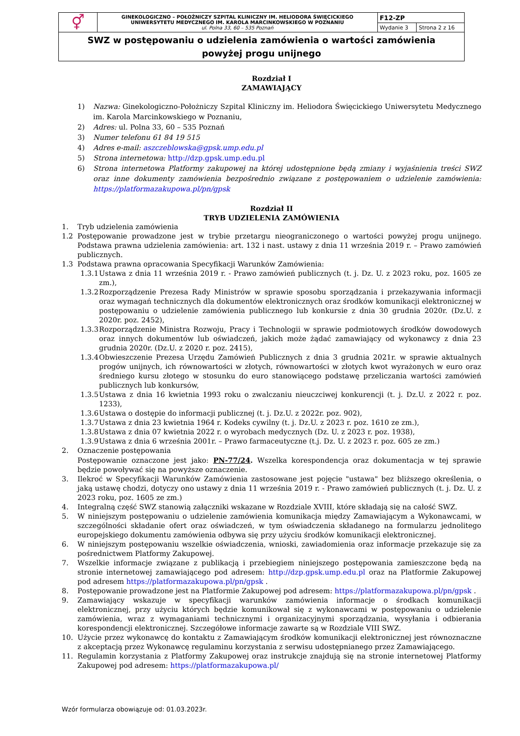| ⚥ | GINEKOLOGICZNO – POŁOŻNICZY SZPITAL KLINICZNY IM. HELIODORA ŚWIĘCICKIEGO UNIWERSYTETU MEDYCZNEGO IM. KAROLA MARCINKOWSKIEGO W POZNANIU ul. Polna 33, 60 – 535 Poznań | F12-ZP | |
| | | Wydanie 3 | Strona 2 z 16 |
| SWZ w postępowaniu o udzielenia zamówienia o wartości zamówienia powyżej progu unijnego | | | |
Rozdział I
ZAMAWIAJĄCY
1) Nazwa: Ginekologiczno-Położniczy Szpital Kliniczny im. Heliodora Święcickiego Uniwersytetu Medycznego im. Karola Marcinkowskiego w Poznaniu,
2) Adres: ul. Polna 33, 60 – 535 Poznań
3) Numer telefonu 61 84 19 515
4) Adres e-mail: aszczeblowska@gpsk.ump.edu.pl
5) Strona internetowa: http://dzp.gpsk.ump.edu.pl
6) Strona internetowa Platformy zakupowej na której udostępnione będą zmiany i wyjaśnienia treści SWZ oraz inne dokumenty zamówienia bezpośrednio związane z postępowaniem o udzielenie zamówienia: https://platformazakupowa.pl/pn/gpsk
Rozdział II
TRYB UDZIELENIA ZAMÓWIENIA
1. Tryb udzielenia zamówienia
1.2 Postępowanie prowadzone jest w trybie przetargu nieograniczonego o wartości powyżej progu unijnego. Podstawa prawna udzielenia zamówienia: art. 132 i nast. ustawy z dnia 11 września 2019 r. – Prawo zamówień publicznych.
1.3 Podstawa prawna opracowania Specyfikacji Warunków Zamówienia:
1.3.1 Ustawa z dnia 11 września 2019 r. - Prawo zamówień publicznych (t. j. Dz. U. z 2023 roku, poz. 1605 ze zm.),
1.3.2 Rozporządzenie Prezesa Rady Ministrów w sprawie sposobu sporządzania i przekazywania informacji oraz wymagań technicznych dla dokumentów elektronicznych oraz środków komunikacji elektronicznej w postępowaniu o udzielenie zamówienia publicznego lub konkursie z dnia 30 grudnia 2020r. (Dz.U. z 2020r. poz. 2452),
1.3.3 Rozporządzenie Ministra Rozwoju, Pracy i Technologii w sprawie podmiotowych środków dowodowych oraz innych dokumentów lub oświadczeń, jakich może żądać zamawiający od wykonawcy z dnia 23 grudnia 2020r. (Dz.U. z 2020 r. poz. 2415),
1.3.4 Obwieszczenie Prezesa Urzędu Zamówień Publicznych z dnia 3 grudnia 2021r. w sprawie aktualnych progów unijnych, ich równowartości w złotych, równowartości w złotych kwot wyrażonych w euro oraz średniego kursu złotego w stosunku do euro stanowiącego podstawę przeliczania wartości zamówień publicznych lub konkursów,
1.3.5 Ustawa z dnia 16 kwietnia 1993 roku o zwalczaniu nieuczciwej konkurencji (t. j. Dz.U. z 2022 r. poz. 1233),
1.3.6 Ustawa o dostępie do informacji publicznej (t. j. Dz.U. z 2022r. poz. 902),
1.3.7 Ustawa z dnia 23 kwietnia 1964 r. Kodeks cywilny (t. j. Dz.U. z 2023 r. poz. 1610 ze zm.),
1.3.8 Ustawa z dnia 07 kwietnia 2022 r. o wyrobach medycznych (Dz. U. z 2023 r. poz. 1938),
1.3.9 Ustawa z dnia 6 września 2001r. – Prawo farmaceutyczne (t.j. Dz. U. z 2023 r. poz. 605 ze zm.)
2. Oznaczenie postępowania
Postępowanie oznaczone jest jako: PN-77/24. Wszelka korespondencja oraz dokumentacja w tej sprawie będzie powoływać się na powyższe oznaczenie.
3. Ilekroć w Specyfikacji Warunków Zamówienia zastosowane jest pojęcie "ustawa" bez bliższego określenia, o jaką ustawę chodzi, dotyczy ono ustawy z dnia 11 września 2019 r. - Prawo zamówień publicznych (t. j. Dz. U. z 2023 roku, poz. 1605 ze zm.)
4. Integralną część SWZ stanowią załączniki wskazane w Rozdziale XVIII, które składają się na całość SWZ.
5. W niniejszym postępowaniu o udzielenie zamówienia komunikacja między Zamawiającym a Wykonawcami, w szczególności składanie ofert oraz oświadczeń, w tym oświadczenia składanego na formularzu jednolitego europejskiego dokumentu zamówienia odbywa się przy użyciu środków komunikacji elektronicznej.
6. W niniejszym postępowaniu wszelkie oświadczenia, wnioski, zawiadomienia oraz informacje przekazuje się za pośrednictwem Platformy Zakupowej.
7. Wszelkie informacje związane z publikacją i przebiegiem niniejszego postępowania zamieszczone będą na stronie internetowej zamawiającego pod adresem: http://dzp.gpsk.ump.edu.pl oraz na Platformie Zakupowej pod adresem https://platformazakupowa.pl/pn/gpsk .
8. Postępowanie prowadzone jest na Platformie Zakupowej pod adresem: https://platformazakupowa.pl/pn/gpsk .
9. Zamawiający wskazuje w specyfikacji warunków zamówienia informacje o środkach komunikacji elektronicznej, przy użyciu których będzie komunikował się z wykonawcami w postępowaniu o udzielenie zamówienia, wraz z wymaganiami technicznymi i organizacyjnymi sporządzania, wysyłania i odbierania korespondencji elektronicznej. Szczegółowe informacje zawarte są w Rozdziale VIII SWZ.
10. Użycie przez wykonawcę do kontaktu z Zamawiającym środków komunikacji elektronicznej jest równoznaczne z akceptacją przez Wykonawcę regulaminu korzystania z serwisu udostępnianego przez Zamawiającego.
11. Regulamin korzystania z Platformy Zakupowej oraz instrukcje znajdują się na stronie internetowej Platformy Zakupowej pod adresem: https://platformazakupowa.pl/
Wzór formularza obowiązuje od: 01.03.2023r.